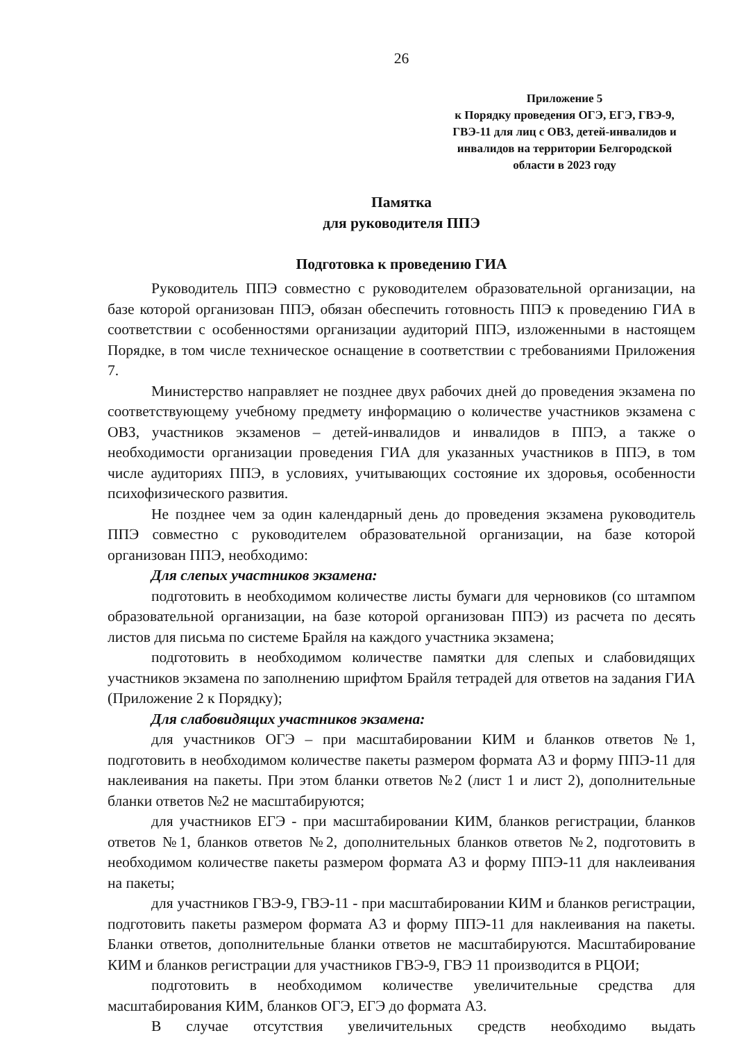26
Приложение 5
к Порядку проведения ОГЭ, ЕГЭ, ГВЭ-9,
ГВЭ-11 для лиц с ОВЗ, детей-инвалидов и
инвалидов на территории Белгородской
области в 2023 году
Памятка
для руководителя ППЭ
Подготовка к проведению ГИА
Руководитель ППЭ совместно с руководителем образовательной организации, на базе которой организован ППЭ, обязан обеспечить готовность ППЭ к проведению ГИА в соответствии с особенностями организации аудиторий ППЭ, изложенными в настоящем Порядке, в том числе техническое оснащение в соответствии с требованиями Приложения 7.
Министерство направляет не позднее двух рабочих дней до проведения экзамена по соответствующему учебному предмету информацию о количестве участников экзамена с ОВЗ, участников экзаменов – детей-инвалидов и инвалидов в ППЭ, а также о необходимости организации проведения ГИА для указанных участников в ППЭ, в том числе аудиториях ППЭ, в условиях, учитывающих состояние их здоровья, особенности психофизического развития.
Не позднее чем за один календарный день до проведения экзамена руководитель ППЭ совместно с руководителем образовательной организации, на базе которой организован ППЭ, необходимо:
Для слепых участников экзамена:
подготовить в необходимом количестве листы бумаги для черновиков (со штампом образовательной организации, на базе которой организован ППЭ) из расчета по десять листов для письма по системе Брайля на каждого участника экзамена;
подготовить в необходимом количестве памятки для слепых и слабовидящих участников экзамена по заполнению шрифтом Брайля тетрадей для ответов на задания ГИА (Приложение 2 к Порядку);
Для слабовидящих участников экзамена:
для участников ОГЭ – при масштабировании КИМ и бланков ответов №1, подготовить в необходимом количестве пакеты размером формата А3 и форму ППЭ-11 для наклеивания на пакеты. При этом бланки ответов №2 (лист 1 и лист 2), дополнительные бланки ответов №2 не масштабируются;
для участников ЕГЭ - при масштабировании КИМ, бланков регистрации, бланков ответов №1, бланков ответов №2, дополнительных бланков ответов №2, подготовить в необходимом количестве пакеты размером формата А3 и форму ППЭ-11 для наклеивания на пакеты;
для участников ГВЭ-9, ГВЭ-11 - при масштабировании КИМ и бланков регистрации, подготовить пакеты размером формата А3 и форму ППЭ-11 для наклеивания на пакеты. Бланки ответов, дополнительные бланки ответов не масштабируются. Масштабирование КИМ и бланков регистрации для участников ГВЭ-9, ГВЭ 11 производится в РЦОИ;
подготовить в необходимом количестве увеличительные средства для масштабирования КИМ, бланков ОГЭ, ЕГЭ до формата А3.
В случае отсутствия увеличительных средств необходимо выдать